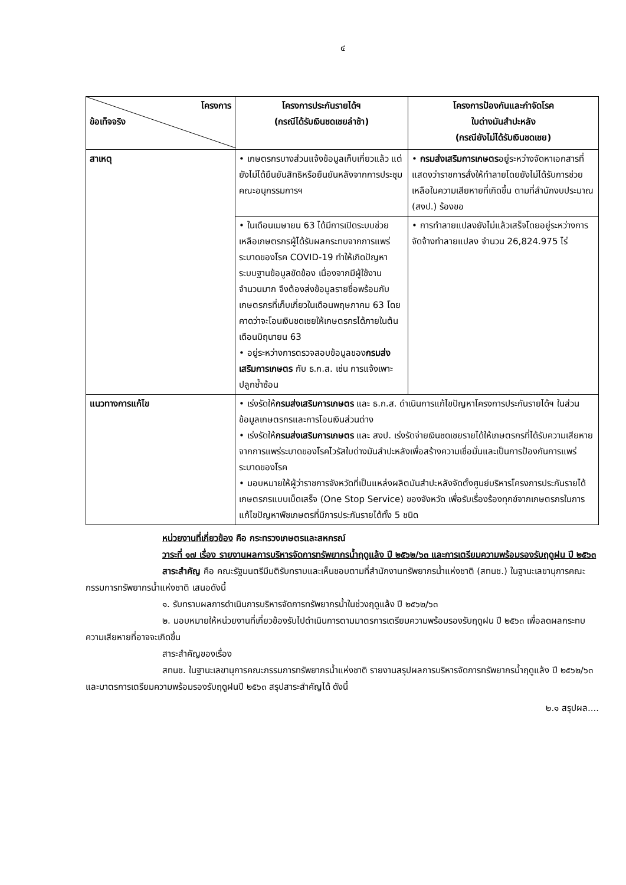๔
| โครงการ ข้อเท็จจริง | โครงการประกันรายได้ฯ (กรณีได้รับเงินชดเชยล่าช้า) | โครงการป้องกันและกำจัดโรค ใบด่างมันสำปะหลัง (กรณียังไม่ได้รับเงินชดเชย) |
| --- | --- | --- |
| สาเหตุ | • เกษตรกรบางส่วนแจ้งข้อมูลเก็บเกี่ยวแล้ว แต่ยังไม่ได้ยืนยันสิทธิหรือยืนยันหลังจากการประชุมคณะอนุกรรมการฯ | • กรมส่งเสริมการเกษตร อยู่ระหว่างจัดหาเอกสารที่แสดงว่าราชการสั่งให้ทำลายโดยยังไม่ได้รับการช่วยเหลือในความเสียหายที่เกิดขึ้น ตามที่สำนักงบประมาณ (สงป.) ร้องขอ |
| | • ในเดือนเมษายน 63 ได้มีการเปิดระบบช่วยเหลือเกษตรกรผู้ได้รับผลกระทบจากการแพร่ระบาดของโรค COVID-19 ทำให้เกิดปัญหาระบบฐานข้อมูลขัดข้อง เนื่องจากมีผู้ใช้งานจำนวนมาก จึงต้องส่งข้อมูลรายชื่อพร้อมกับเกษตรกรที่เก็บเกี่ยวในเดือนพฤษภาคม 63 โดยคาดว่าจะโอนเงินชดเชยให้เกษตรกรได้ภายในต้นเดือนมิถุนายน 63 • อยู่ระหว่างการตรวจสอบข้อมูลของ กรมส่งเสริมการเกษตร กับ ธ.ก.ส. เช่น การแจ้งเพาะปลูกซ้ำซ้อน | • การทำลายแปลงยังไม่แล้วเสร็จโดยอยู่ระหว่างการจัดจ้างทำลายแปลง จำนวน 26,824.975 ไร่ |
| แนวทางการแก้ไข | • เร่งรัดให้ กรมส่งเสริมการเกษตร และ ธ.ก.ส. ดำเนินการแก้ไขปัญหาโครงการประกันรายได้ฯ ในส่วนข้อมูลเกษตรกรและการโอนเงินส่วนต่าง • เร่งรัดให้ กรมส่งเสริมการเกษตร และ สงป. เร่งรัดจ่ายเงินชดเชยรายได้ให้เกษตรกรที่ได้รับความเสียหายจากการแพร่ระบาดของโรคไวรัสใบด่างมันสำปะหลังเพื่อสร้างความเชื่อมั่นและเป็นการป้องกันการแพร่ระบาดของโรค • มอบหมายให้ผู้ว่าราชการจังหวัดที่เป็นแหล่งผลิตมันสำปะหลังจัดตั้งศูนย์บริหารโครงการประกันรายได้เกษตรกรแบบเบ็ดเสร็จ (One Stop Service) ของจังหวัด เพื่อรับเรื่องร้องทุกข์จากเกษตรกรในการแก้ไขปัญหาพืชเกษตรที่มีการประกันรายได้ทั้ง 5 ชนิด | |
หน่วยงานที่เกี่ยวข้อง คือ กระทรวงเกษตรและสหกรณ์
วาระที่ ๑๗ เรื่อง รายงานผลการบริหารจัดการทรัพยากรน้ำฤดูแล้ง ปี ๒๕๖๒/๖๓ และการเตรียมความพร้อมรองรับฤดูฝน ปี ๒๕๖๓
สาระสำคัญ คือ คณะรัฐมนตรีมีมติรับทราบและเห็นชอบตามที่สำนักงานทรัพยากรน้ำแห่งชาติ (สทนช.) ในฐานะเลขานุการคณะกรรมการทรัพยากรน้ำแห่งชาติ เสนอดังนี้
๑. รับทราบผลการดำเนินการบริหารจัดการทรัพยากรน้ำในช่วงฤดูแล้ง ปี ๒๕๖๒/๖๓
๒. มอบหมายให้หน่วยงานที่เกี่ยวข้องรับไปดำเนินการตามมาตรการเตรียมความพร้อมรองรับฤดูฝน ปี ๒๕๖๓ เพื่อลดผลกระทบความเสียหายที่อาจจะเกิดขึ้น
สาระสำคัญของเรื่อง
สทนช. ในฐานะเลขานุการคณะกรรมการทรัพยากรน้ำแห่งชาติ รายงานสรุปผลการบริหารจัดการทรัพยากรน้ำฤดูแล้ง ปี ๒๕๖๒/๖๓ และมาตรการเตรียมความพร้อมรองรับฤดูฝนปี ๒๕๖๓ สรุปสาระสำคัญได้ ดังนี้
๒.๑ สรุปผล....